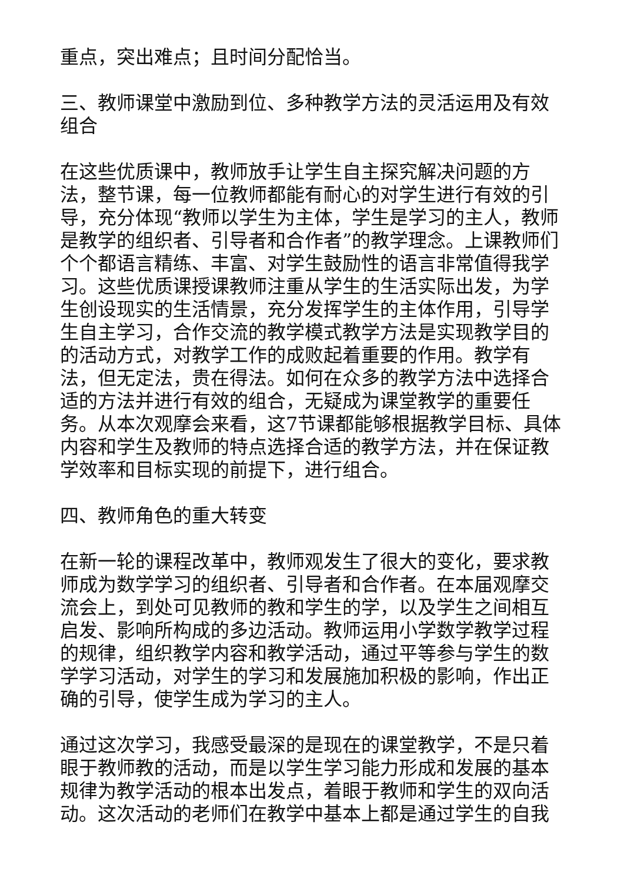重点，突出难点；且时间分配恰当。
三、教师课堂中激励到位、多种教学方法的灵活运用及有效组合
在这些优质课中，教师放手让学生自主探究解决问题的方法，整节课，每一位教师都能有耐心的对学生进行有效的引导，充分体现“教师以学生为主体，学生是学习的主人，教师是教学的组织者、引导者和合作者”的教学理念。上课教师们个个都语言精练、丰富、对学生鼓励性的语言非常值得我学习。这些优质课授课教师注重从学生的生活实际出发，为学生创设现实的生活情景，充分发挥学生的主体作用，引导学生自主学习，合作交流的教学模式教学方法是实现教学目的的活动方式，对教学工作的成败起着重要的作用。教学有法，但无定法，贵在得法。如何在众多的教学方法中选择合适的方法并进行有效的组合，无疑成为课堂教学的重要任务。从本次观摩会来看，这7节课都能够根据教学目标、具体内容和学生及教师的特点选择合适的教学方法，并在保证教学效率和目标实现的前提下，进行组合。
四、教师角色的重大转变
在新一轮的课程改革中，教师观发生了很大的变化，要求教师成为数学学习的组织者、引导者和合作者。在本届观摩交流会上，到处可见教师的教和学生的学，以及学生之间相互启发、影响所构成的多边活动。教师运用小学数学教学过程的规律，组织教学内容和教学活动，通过平等参与学生的数学学习活动，对学生的学习和发展施加积极的影响，作出正确的引导，使学生成为学习的主人。
通过这次学习，我感受最深的是现在的课堂教学，不是只着眼于教师教的活动，而是以学生学习能力形成和发展的基本规律为教学活动的根本出发点，着眼于教师和学生的双向活动。这次活动的老师们在教学中基本上都是通过学生的自我